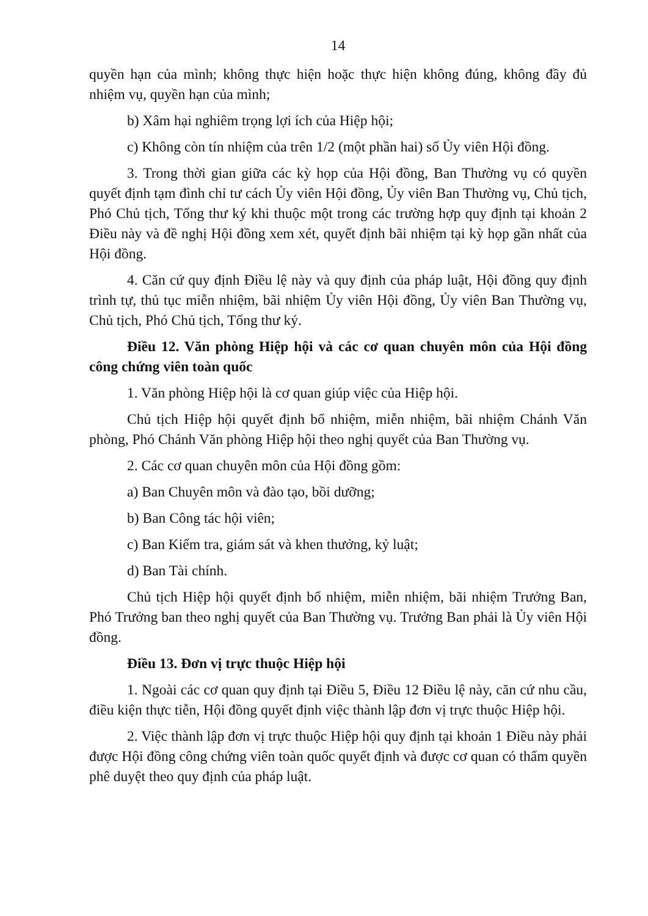14
quyền hạn của mình; không thực hiện hoặc thực hiện không đúng, không đầy đủ nhiệm vụ, quyền hạn của mình;
b) Xâm hại nghiêm trọng lợi ích của Hiệp hội;
c) Không còn tín nhiệm của trên 1/2 (một phần hai) số Ủy viên Hội đồng.
3. Trong thời gian giữa các kỳ họp của Hội đồng, Ban Thường vụ có quyền quyết định tạm đình chỉ tư cách Ủy viên Hội đồng, Ủy viên Ban Thường vụ, Chủ tịch, Phó Chủ tịch, Tổng thư ký khi thuộc một trong các trường hợp quy định tại khoản 2 Điều này và đề nghị Hội đồng xem xét, quyết định bãi nhiệm tại kỳ họp gần nhất của Hội đồng.
4. Căn cứ quy định Điều lệ này và quy định của pháp luật, Hội đồng quy định trình tự, thủ tục miễn nhiệm, bãi nhiệm Ủy viên Hội đồng, Ủy viên Ban Thường vụ, Chủ tịch, Phó Chủ tịch, Tổng thư ký.
Điều 12. Văn phòng Hiệp hội và các cơ quan chuyên môn của Hội đồng công chứng viên toàn quốc
1. Văn phòng Hiệp hội là cơ quan giúp việc của Hiệp hội.
Chủ tịch Hiệp hội quyết định bổ nhiệm, miễn nhiệm, bãi nhiệm Chánh Văn phòng, Phó Chánh Văn phòng Hiệp hội theo nghị quyết của Ban Thường vụ.
2. Các cơ quan chuyên môn của Hội đồng gồm:
a) Ban Chuyên môn và đào tạo, bồi dưỡng;
b) Ban Công tác hội viên;
c) Ban Kiểm tra, giám sát và khen thưởng, kỷ luật;
d) Ban Tài chính.
Chủ tịch Hiệp hội quyết định bổ nhiệm, miễn nhiệm, bãi nhiệm Trưởng Ban, Phó Trưởng ban theo nghị quyết của Ban Thường vụ. Trưởng Ban phải là Ủy viên Hội đồng.
Điều 13. Đơn vị trực thuộc Hiệp hội
1. Ngoài các cơ quan quy định tại Điều 5, Điều 12 Điều lệ này, căn cứ nhu cầu, điều kiện thực tiễn, Hội đồng quyết định việc thành lập đơn vị trực thuộc Hiệp hội.
2. Việc thành lập đơn vị trực thuộc Hiệp hội quy định tại khoản 1 Điều này phải được Hội đồng công chứng viên toàn quốc quyết định và được cơ quan có thẩm quyền phê duyệt theo quy định của pháp luật.